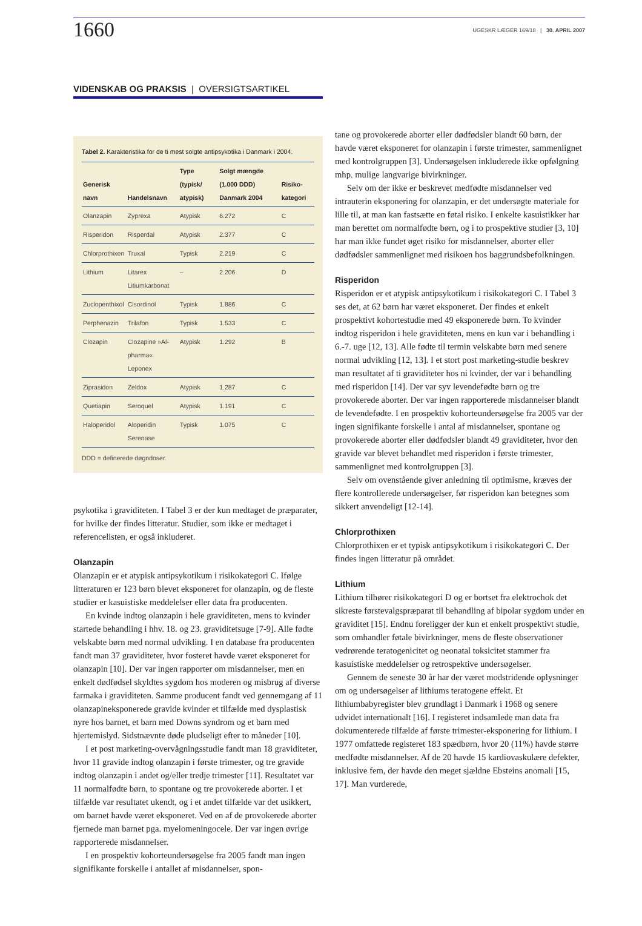1660
UGESKR LÆGER 169/18 | 30. APRIL 2007
VIDENSKAB OG PRAKSIS | OVERSIGTSARTIKEL
Tabel 2. Karakteristika for de ti mest solgte antipsykotika i Danmark i 2004.
| Generisk navn | Handelsnavn | Type (typisk/ atypisk) | Solgt mængde (1.000 DDD) Danmark 2004 | Risiko-kategori |
| --- | --- | --- | --- | --- |
| Olanzapin | Zyprexa | Atypisk | 6.272 | C |
| Risperidon | Risperdal | Atypisk | 2.377 | C |
| Chlorprothixen | Truxal | Typisk | 2.219 | C |
| Lithium | Litarex Litiumkarbonat | – | 2.206 | D |
| Zuclopenthixol | Cisordinol | Typisk | 1.886 | C |
| Perphenazin | Trilafon | Typisk | 1.533 | C |
| Clozapin | Clozapine »Al-pharma« Leponex | Atypisk | 1.292 | B |
| Ziprasidon | Zeldox | Atypisk | 1.287 | C |
| Quetiapin | Seroquel | Atypisk | 1.191 | C |
| Haloperidol | Aloperidin Serenase | Typisk | 1.075 | C |
DDD = definerede døgndoser.
psykotika i graviditeten. I Tabel 3 er der kun medtaget de præparater, for hvilke der findes litteratur. Studier, som ikke er medtaget i referencelisten, er også inkluderet.
Olanzapin
Olanzapin er et atypisk antipsykotikum i risikokategori C. Ifølge litteraturen er 123 børn blevet eksponeret for olanzapin, og de fleste studier er kasuistiske meddelelser eller data fra producenten.
En kvinde indtog olanzapin i hele graviditeten, mens to kvinder startede behandling i hhv. 18. og 23. graviditetsuge [7-9]. Alle fødte velskabte børn med normal udvikling. I en database fra producenten fandt man 37 graviditeter, hvor fosteret havde været eksponeret for olanzapin [10]. Der var ingen rapporter om misdannelser, men en enkelt dødfødsel skyldtes sygdom hos moderen og misbrug af diverse farmaka i graviditeten. Samme producent fandt ved gennemgang af 11 olanzapineksponerede gravide kvinder et tilfælde med dysplastisk nyre hos barnet, et barn med Downs syndrom og et barn med hjertemislyd. Sidstnævnte døde pludseligt efter to måneder [10].
I et post marketing-overvågningsstudie fandt man 18 graviditeter, hvor 11 gravide indtog olanzapin i første trimester, og tre gravide indtog olanzapin i andet og/eller tredje trimester [11]. Resultatet var 11 normalfødte børn, to spontane og tre provokerede aborter. I et tilfælde var resultatet ukendt, og i et andet tilfælde var det usikkert, om barnet havde været eksponeret. Ved en af de provokerede aborter fjernede man barnet pga. myelomeningocele. Der var ingen øvrige rapporterede misdannelser.
I en prospektiv kohorteundersøgelse fra 2005 fandt man ingen signifikante forskelle i antallet af misdannelser, spon-
tane og provokerede aborter eller dødfødsler blandt 60 børn, der havde været eksponeret for olanzapin i første trimester, sammenlignet med kontrolgruppen [3]. Undersøgelsen inkluderede ikke opfølgning mhp. mulige langvarige bivirkninger.
Selv om der ikke er beskrevet medfødte misdannelser ved intrauterin eksponering for olanzapin, er det undersøgte materiale for lille til, at man kan fastsætte en føtal risiko. I enkelte kasuistikker har man berettet om normalfødte børn, og i to prospektive studier [3, 10] har man ikke fundet øget risiko for misdannelser, aborter eller dødfødsler sammenlignet med risikoen hos baggrundsbefolkningen.
Risperidon
Risperidon er et atypisk antipsykotikum i risikokategori C. I Tabel 3 ses det, at 62 børn har været eksponeret. Der findes et enkelt prospektivt kohortestudie med 49 eksponerede børn. To kvinder indtog risperidon i hele graviditeten, mens en kun var i behandling i 6.-7. uge [12, 13]. Alle fødte til termin velskabte børn med senere normal udvikling [12, 13]. I et stort post marketing-studie beskrev man resultatet af ti graviditeter hos ni kvinder, der var i behandling med risperidon [14]. Der var syv levendefødte børn og tre provokerede aborter. Der var ingen rapporterede misdannelser blandt de levendefødte. I en prospektiv kohorteundersøgelse fra 2005 var der ingen signifikante forskelle i antal af misdannelser, spontane og provokerede aborter eller dødfødsler blandt 49 graviditeter, hvor den gravide var blevet behandlet med risperidon i første trimester, sammenlignet med kontrolgruppen [3].
Selv om ovenstående giver anledning til optimisme, kræves der flere kontrollerede undersøgelser, før risperidon kan betegnes som sikkert anvendeligt [12-14].
Chlorprothixen
Chlorprothixen er et typisk antipsykotikum i risikokategori C. Der findes ingen litteratur på området.
Lithium
Lithium tilhører risikokategori D og er bortset fra elektrochok det sikreste førstevalgspræparat til behandling af bipolar sygdom under en graviditet [15]. Endnu foreligger der kun et enkelt prospektivt studie, som omhandler føtale bivirkninger, mens de fleste observationer vedrørende teratogenicitet og neonatal toksicitet stammer fra kasuistiske meddelelser og retrospektive undersøgelser.
Gennem de seneste 30 år har der været modstridende oplysninger om og undersøgelser af lithiums teratogene effekt. Et lithiumbabyregister blev grundlagt i Danmark i 1968 og senere udvidet internationalt [16]. I registeret indsamlede man data fra dokumenterede tilfælde af første trimester-eksponering for lithium. I 1977 omfattede registeret 183 spædbørn, hvor 20 (11%) havde større medfødte misdannelser. Af de 20 havde 15 kardiovaskulære defekter, inklusive fem, der havde den meget sjældne Ebsteins anomali [15, 17]. Man vurderede,